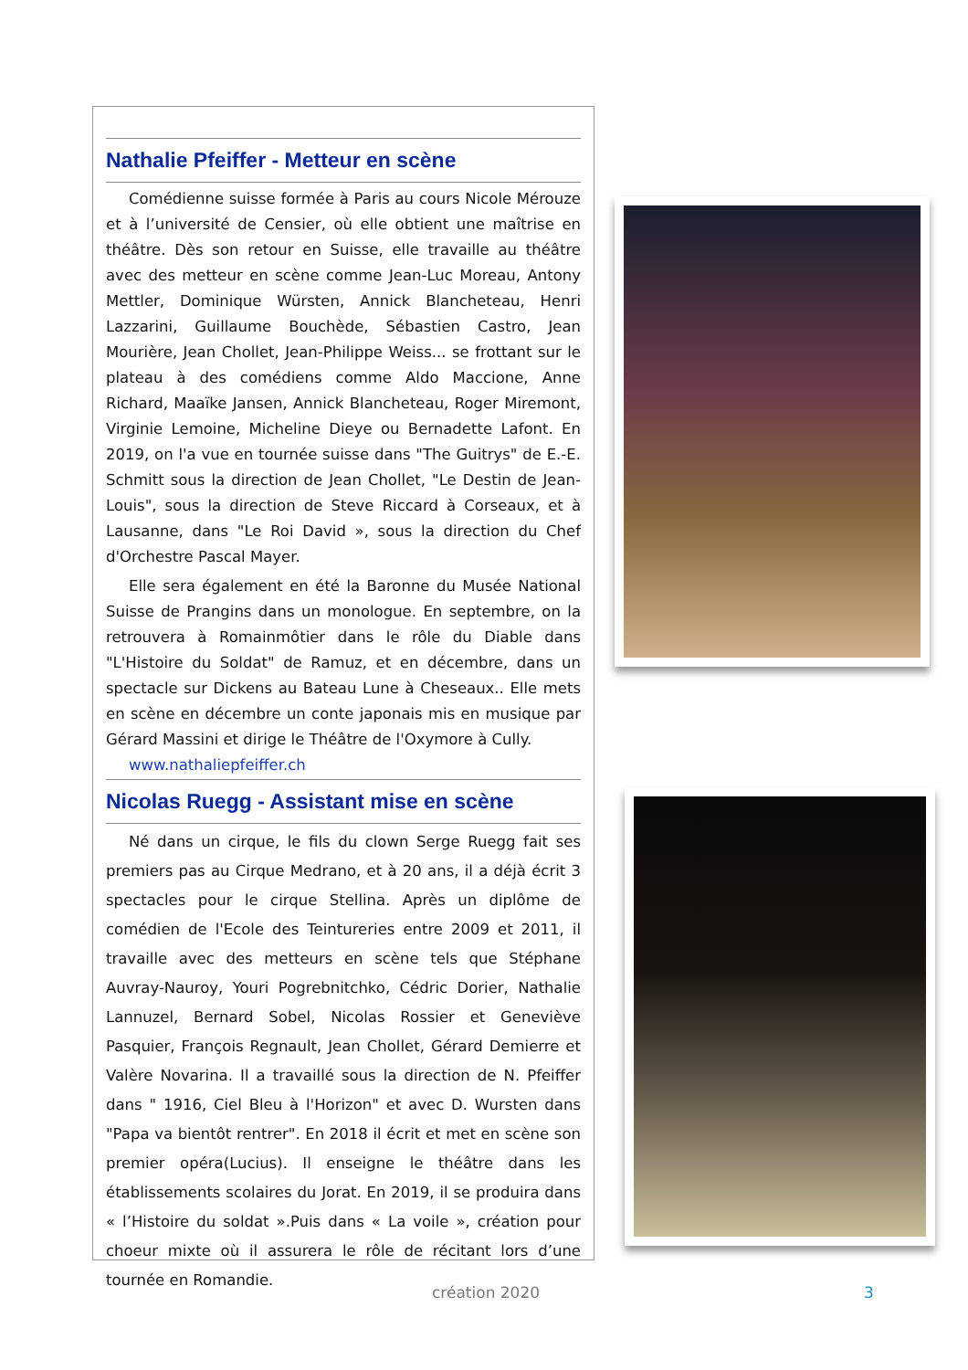Nathalie Pfeiffer - Metteur en scène
Comédienne suisse formée à Paris au cours Nicole Mérouze et à l’université de Censier, où elle obtient une maîtrise en théâtre. Dès son retour en Suisse, elle travaille au théâtre avec des metteur en scène comme Jean-Luc Moreau, Antony Mettler, Dominique Würsten, Annick Blancheteau, Henri Lazzarini, Guillaume Bouchède, Sébastien Castro, Jean Mourière, Jean Chollet, Jean-Philippe Weiss... se frottant sur le plateau à des comédiens comme Aldo Maccione, Anne Richard, Maaïke Jansen, Annick Blancheteau, Roger Miremont, Virginie Lemoine, Micheline Dieye ou Bernadette Lafont. En 2019, on l'a vue en tournée suisse dans "The Guitrys" de E.-E. Schmitt sous la direction de Jean Chollet, "Le Destin de Jean-Louis", sous la direction de Steve Riccard à Corseaux, et à Lausanne, dans "Le Roi David », sous la direction du Chef d'Orchestre Pascal Mayer.
Elle sera également en été la Baronne du Musée National Suisse de Prangins dans un monologue. En septembre, on la retrouvera à Romainmôtier dans le rôle du Diable dans "L'Histoire du Soldat" de Ramuz, et en décembre, dans un spectacle sur Dickens au Bateau Lune à Cheseaux.. Elle mets en scène en décembre un conte japonais mis en musique par Gérard Massini et dirige le Théâtre de l'Oxymore à Cully.
www.nathaliepfeiffer.ch
Nicolas Ruegg - Assistant mise en scène
Né dans un cirque, le fils du clown Serge Ruegg fait ses premiers pas au Cirque Medrano, et à 20 ans, il a déjà écrit 3 spectacles pour le cirque Stellina. Après un diplôme de comédien de l'Ecole des Teintureries entre 2009 et 2011, il travaille avec des metteurs en scène tels que Stéphane Auvray-Nauroy, Youri Pogrebnitchko, Cédric Dorier, Nathalie Lannuzel, Bernard Sobel, Nicolas Rossier et Geneviève Pasquier, François Regnault, Jean Chollet, Gérard Demierre et Valère Novarina. Il a travaillé sous la direction de N. Pfeiffer dans " 1916, Ciel Bleu à l'Horizon" et avec D. Wursten dans "Papa va bientôt rentrer". En 2018 il écrit et met en scène son premier opéra(Lucius). Il enseigne le théâtre dans les établissements scolaires du Jorat. En 2019, il se produira dans « l’Histoire du soldat ».Puis dans « La voile », création pour choeur mixte où il assurera le rôle de récitant lors d’une tournée en Romandie.
création 2020 3